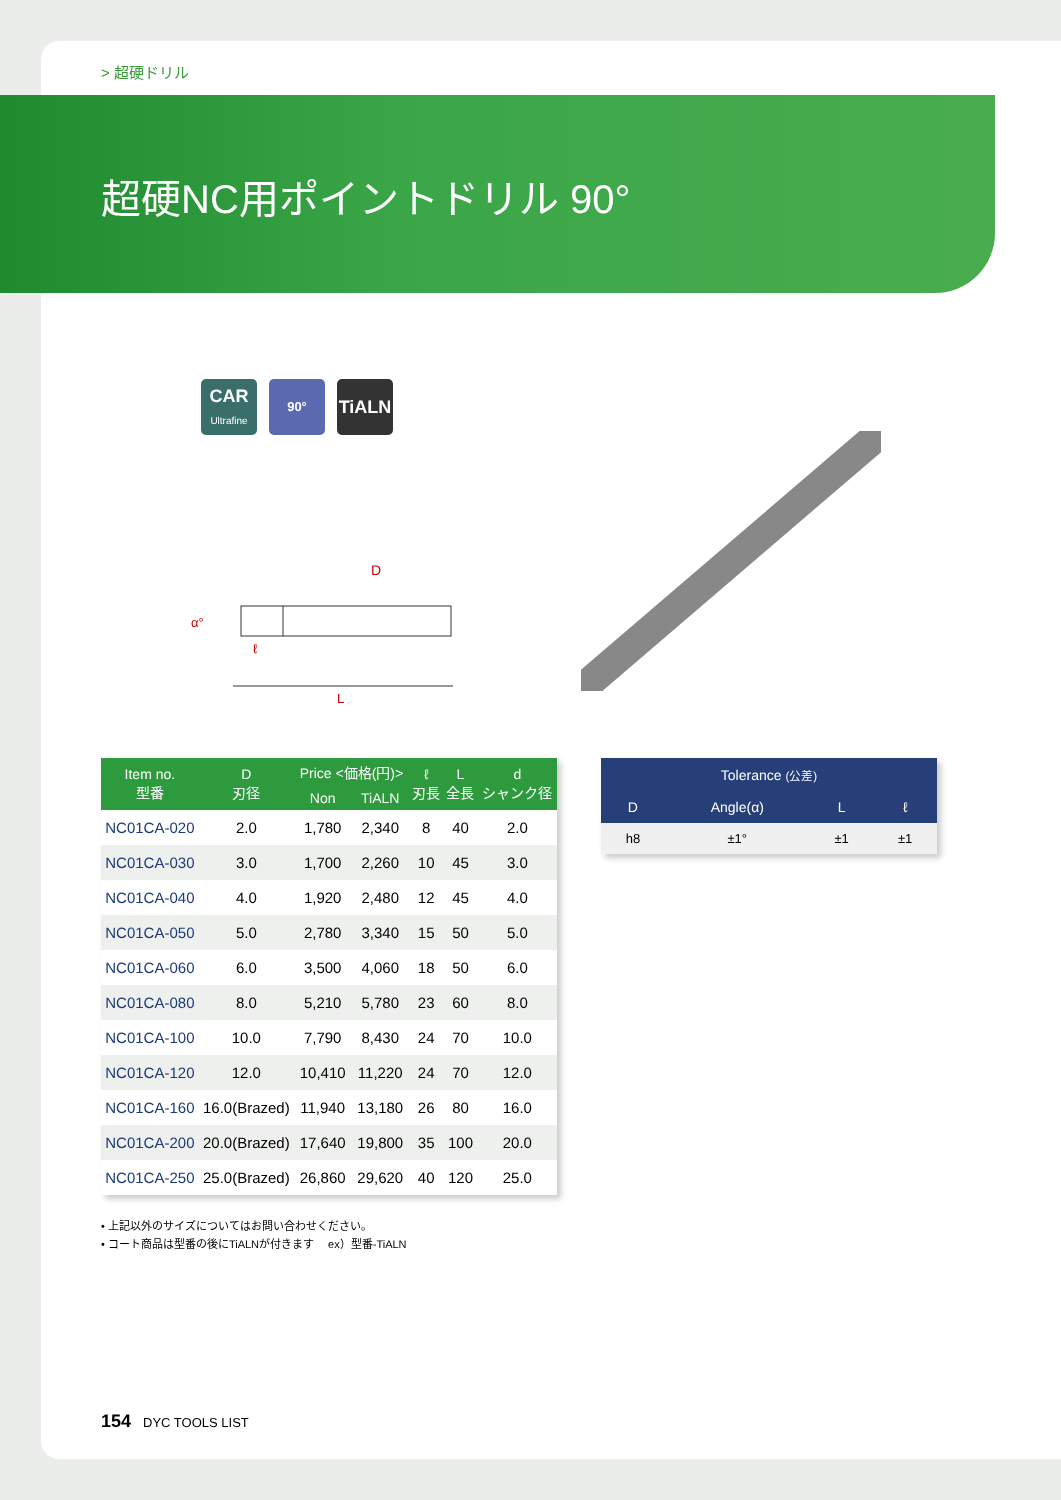> 超硬ドリル
超硬NC用ポイントドリル 90°
CAR
Ultrafine
90°
TiALN
D
α°
ℓ
L
| Item no. 型番 | D 刃径 | Price <価格(円)> | | ℓ 刃長 | L 全長 | d シャンク径 |
| --- | --- | --- | --- | --- | --- | --- |
| | | Non | TiALN | | | |
| NC01CA-020 | 2.0 | 1,780 | 2,340 | 8 | 40 | 2.0 |
| NC01CA-030 | 3.0 | 1,700 | 2,260 | 10 | 45 | 3.0 |
| NC01CA-040 | 4.0 | 1,920 | 2,480 | 12 | 45 | 4.0 |
| NC01CA-050 | 5.0 | 2,780 | 3,340 | 15 | 50 | 5.0 |
| NC01CA-060 | 6.0 | 3,500 | 4,060 | 18 | 50 | 6.0 |
| NC01CA-080 | 8.0 | 5,210 | 5,780 | 23 | 60 | 8.0 |
| NC01CA-100 | 10.0 | 7,790 | 8,430 | 24 | 70 | 10.0 |
| NC01CA-120 | 12.0 | 10,410 | 11,220 | 24 | 70 | 12.0 |
| NC01CA-160 | 16.0(Brazed) | 11,940 | 13,180 | 26 | 80 | 16.0 |
| NC01CA-200 | 20.0(Brazed) | 17,640 | 19,800 | 35 | 100 | 20.0 |
| NC01CA-250 | 25.0(Brazed) | 26,860 | 29,620 | 40 | 120 | 25.0 |
| Tolerance (公差) | | | |
| --- | --- | --- | --- |
| D | Angle(α) | L | ℓ |
| h8 | ±1° | ±1 | ±1 |
• 上記以外のサイズについてはお問い合わせください。
• コート商品は型番の後にTiALNが付きます　 ex）型番-TiALN
154 DYC TOOLS LIST